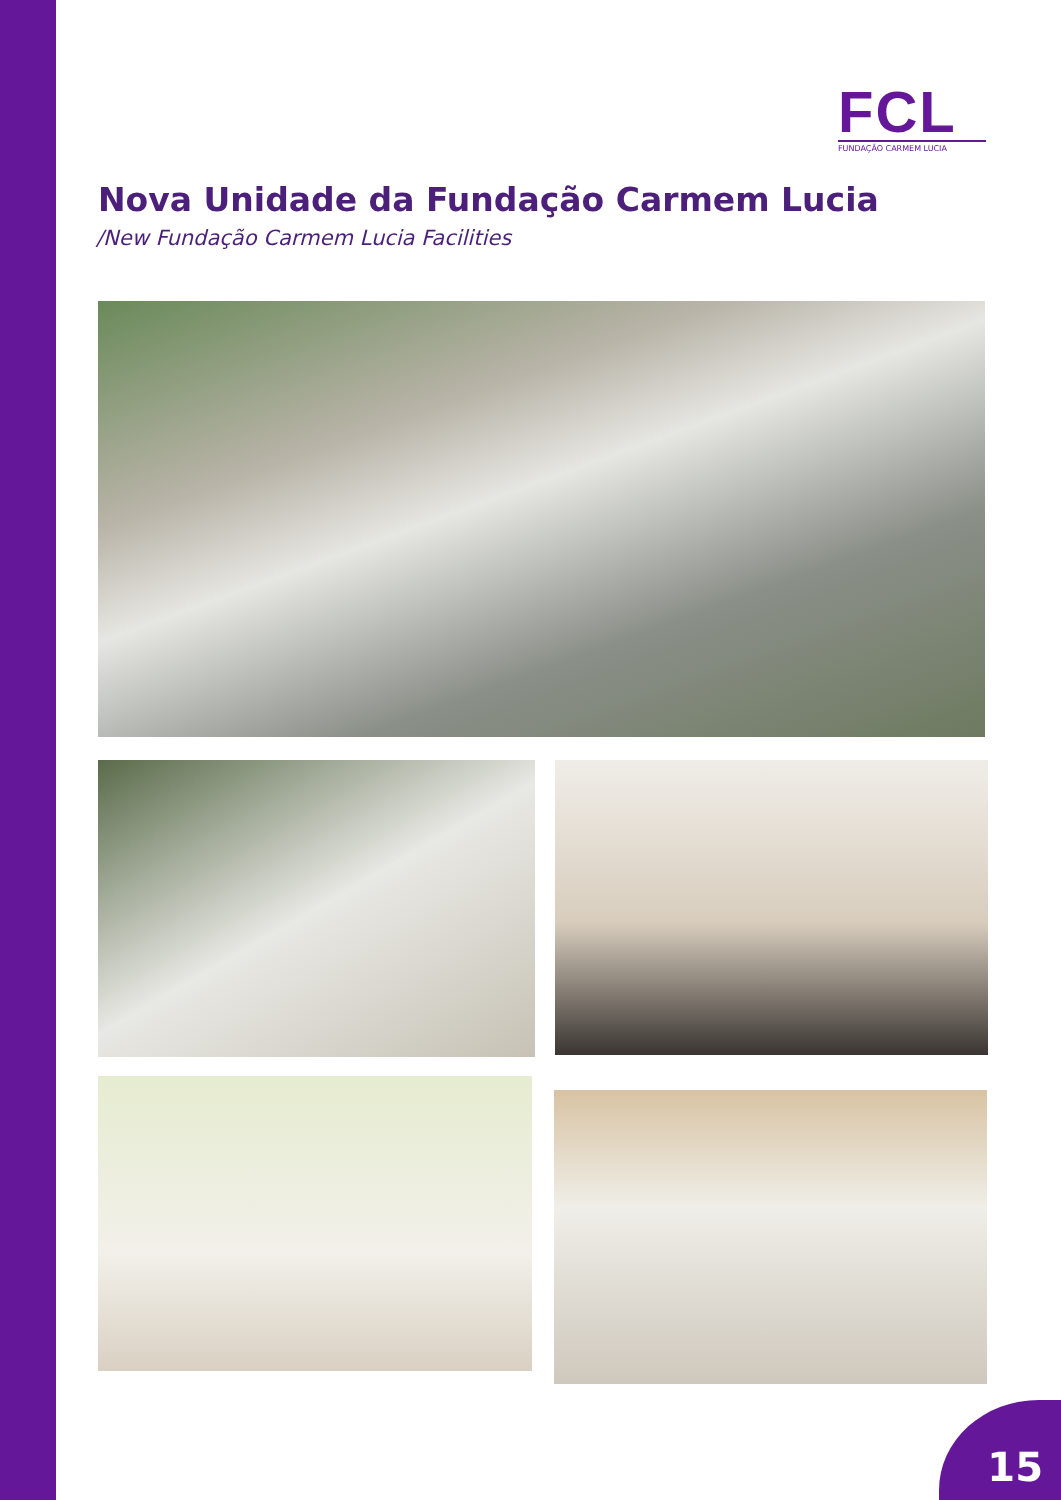FCL
FUNDAÇÃO CARMEM LUCIA
Nova Unidade da Fundação Carmem Lucia
/New Fundação Carmem Lucia Facilities
15